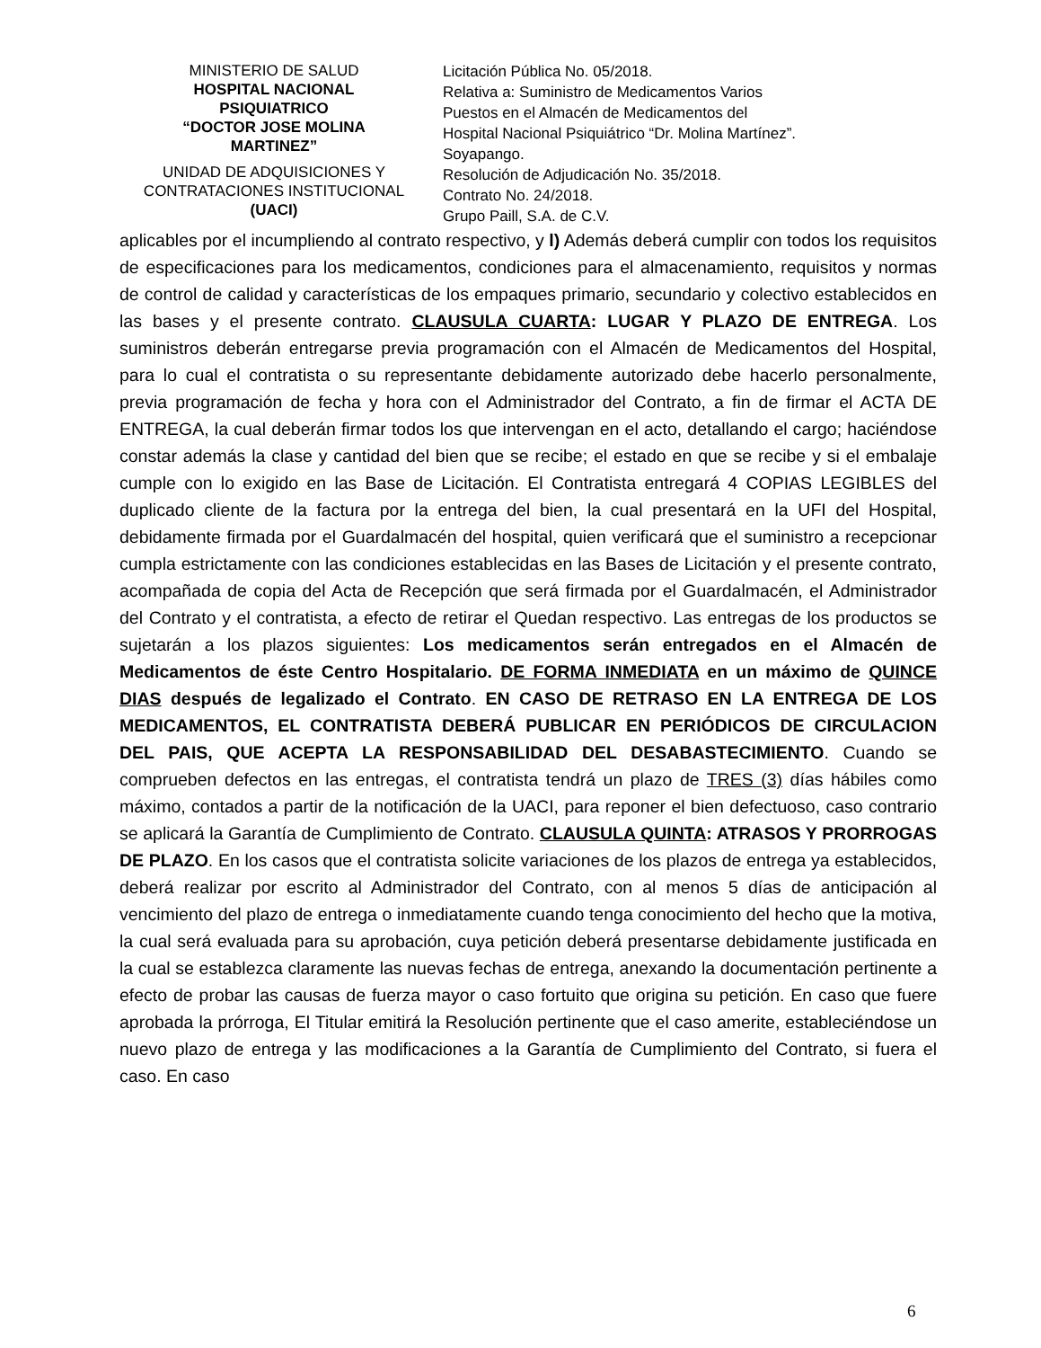MINISTERIO DE SALUD
HOSPITAL NACIONAL PSIQUIATRICO
“DOCTOR JOSE MOLINA MARTINEZ”
UNIDAD DE ADQUISICIONES Y CONTRATACIONES INSTITUCIONAL
(UACI)
Licitación Pública No. 05/2018.
Relativa a: Suministro de Medicamentos Varios
Puestos en el Almacén de Medicamentos del
Hospital Nacional Psiquiátrico “Dr. Molina Martínez”.
Soyapango.
Resolución de Adjudicación No. 35/2018.
Contrato No. 24/2018.
Grupo Paill, S.A. de C.V.
aplicables por el incumpliendo al contrato respectivo, y l) Además deberá cumplir con todos los requisitos de especificaciones para los medicamentos, condiciones para el almacenamiento, requisitos y normas de control de calidad y características de los empaques primario, secundario y colectivo establecidos en las bases y el presente contrato. CLAUSULA CUARTA: LUGAR Y PLAZO DE ENTREGA. Los suministros deberán entregarse previa programación con el Almacén de Medicamentos del Hospital, para lo cual el contratista o su representante debidamente autorizado debe hacerlo personalmente, previa programación de fecha y hora con el Administrador del Contrato, a fin de firmar el ACTA DE ENTREGA, la cual deberán firmar todos los que intervengan en el acto, detallando el cargo; haciéndose constar además la clase y cantidad del bien que se recibe; el estado en que se recibe y si el embalaje cumple con lo exigido en las Base de Licitación. El Contratista entregará 4 COPIAS LEGIBLES del duplicado cliente de la factura por la entrega del bien, la cual presentará en la UFI del Hospital, debidamente firmada por el Guardalmacén del hospital, quien verificará que el suministro a recepcionar cumpla estrictamente con las condiciones establecidas en las Bases de Licitación y el presente contrato, acompañada de copia del Acta de Recepción que será firmada por el Guardalmacén, el Administrador del Contrato y el contratista, a efecto de retirar el Quedan respectivo. Las entregas de los productos se sujetarán a los plazos siguientes: Los medicamentos serán entregados en el Almacén de Medicamentos de éste Centro Hospitalario. DE FORMA INMEDIATA en un máximo de QUINCE DIAS después de legalizado el Contrato. EN CASO DE RETRASO EN LA ENTREGA DE LOS MEDICAMENTOS, EL CONTRATISTA DEBERÁ PUBLICAR EN PERIÓDICOS DE CIRCULACION DEL PAIS, QUE ACEPTA LA RESPONSABILIDAD DEL DESABASTECIMIENTO. Cuando se comprueben defectos en las entregas, el contratista tendrá un plazo de TRES (3) días hábiles como máximo, contados a partir de la notificación de la UACI, para reponer el bien defectuoso, caso contrario se aplicará la Garantía de Cumplimiento de Contrato. CLAUSULA QUINTA: ATRASOS Y PRORROGAS DE PLAZO. En los casos que el contratista solicite variaciones de los plazos de entrega ya establecidos, deberá realizar por escrito al Administrador del Contrato, con al menos 5 días de anticipación al vencimiento del plazo de entrega o inmediatamente cuando tenga conocimiento del hecho que la motiva, la cual será evaluada para su aprobación, cuya petición deberá presentarse debidamente justificada en la cual se establezca claramente las nuevas fechas de entrega, anexando la documentación pertinente a efecto de probar las causas de fuerza mayor o caso fortuito que origina su petición. En caso que fuere aprobada la prórroga, El Titular emitirá la Resolución pertinente que el caso amerite, estableciéndose un nuevo plazo de entrega y las modificaciones a la Garantía de Cumplimiento del Contrato, si fuera el caso. En caso
6